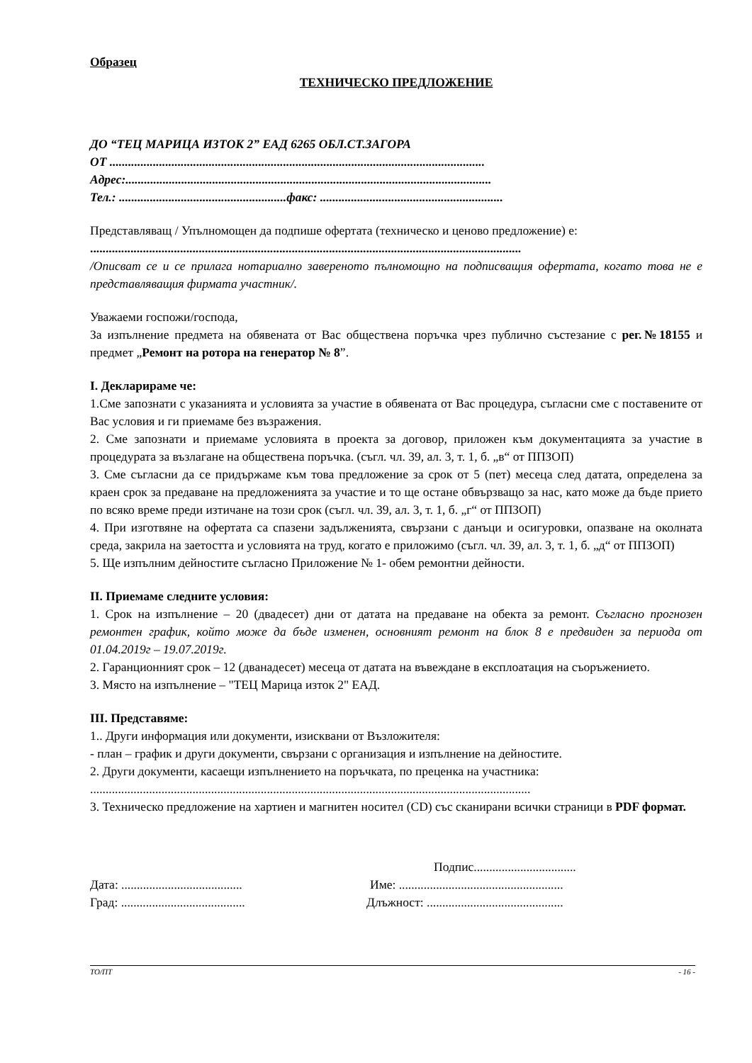Образец
ТЕХНИЧЕСКО ПРЕДЛОЖЕНИЕ
ДО “ТЕЦ МАРИЦА ИЗТОК 2” ЕАД 6265 ОБЛ.СТ.ЗАГОРА
ОТ .........................................................................................................................
Адрес:......................................................................................................................
Тел.: ......................................................факс: ...........................................................
Представляващ / Упълномощен да подпише офертата (техническо и ценово предложение) е:
...........................................................................................................................................
/Описват се и се прилага нотариално завереното пълномощно на подписващия офертата, когато това не е представляващия фирмата участник/.
Уважаеми госпожи/господа,
За изпълнение предмета на обявената от Вас обществена поръчка чрез публично състезание с рег.№18155 и предмет „Ремонт на ротора на генератор № 8”.
I. Декларираме че:
1.Сме запознати с указанията и условията за участие в обявената от Вас процедура, съгласни сме с поставените от Вас условия и ги приемаме без възражения.
2. Сме запознати и приемаме условията в проекта за договор, приложен към документацията за участие в процедурата за възлагане на обществена поръчка. (съгл. чл. 39, ал. 3, т. 1, б. „в“ от ППЗОП)
3. Сме съгласни да се придържаме към това предложение за срок от 5 (пет) месеца след датата, определена за краен срок за предаване на предложенията за участие и то ще остане обвързващо за нас, като може да бъде прието по всяко време преди изтичане на този срок (съгл. чл. 39, ал. 3, т. 1, б. „г“ от ППЗОП)
4. При изготвяне на офертата са спазени задълженията, свързани с данъци и осигуровки, опазване на околната среда, закрила на заетостта и условията на труд, когато е приложимо (съгл. чл. 39, ал. 3, т. 1, б. „д“ от ППЗОП)
5. Ще изпълним дейностите съгласно Приложение № 1- обем ремонтни дейности.
II. Приемаме следните условия:
1. Срок на изпълнение – 20 (двадесет) дни от датата на предаване на обекта за ремонт. Съгласно прогнозен ремонтен график, който може да бъде изменен, основният ремонт на блок 8 е предвиден за периода от 01.04.2019г – 19.07.2019г.
2. Гаранционният срок – 12 (дванадесет) месеца от датата на въвеждане в експлоатация на съоръжението.
3. Място на изпълнение – "ТЕЦ Марица изток 2" ЕАД.
III. Представяме:
1.. Други информация или документи, изисквани от Възложителя:
- план – график и други документи, свързани с организация и изпълнение на дейностите.
2. Други документи, касаещи изпълнението на поръчката, по преценка на участника:
..............................................................................................................................................
3. Техническо предложение на хартиен и магнитен носител (CD) със сканирани всички страници в PDF формат.
Подпис.................................
Дата: .......................................
Име: .....................................................
Град: ........................................
Длъжност: ............................................
ТО/ПТ - 16 -